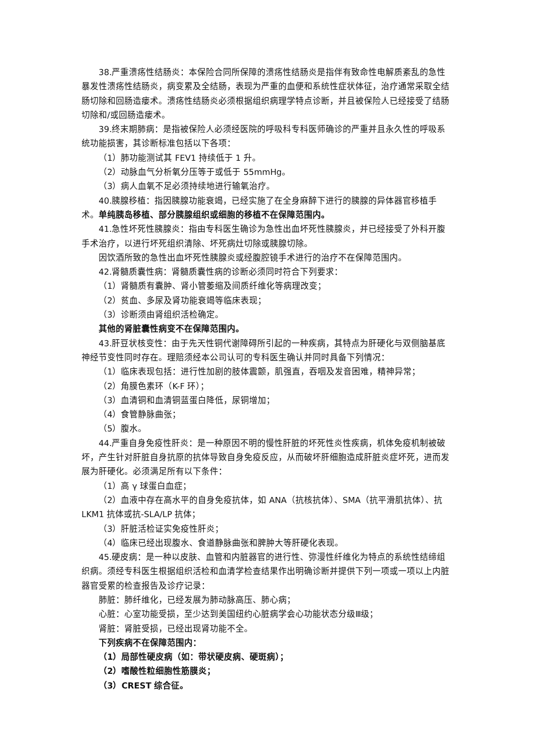38.严重溃疡性结肠炎：本保险合同所保障的溃疡性结肠炎是指伴有致命性电解质紊乱的急性暴发性溃疡性结肠炎，病变累及全结肠，表现为严重的血便和系统性症状体征，治疗通常采取全结肠切除和回肠造瘘术。溃疡性结肠炎必须根据组织病理学特点诊断，并且被保险人已经接受了结肠切除和/或回肠造瘘术。
39.终末期肺病：是指被保险人必须经医院的呼吸科专科医师确诊的严重并且永久性的呼吸系统功能损害，其诊断标准包括以下各项：
（1）肺功能测试其 FEV1 持续低于 1 升。
（2）动脉血气分析氧分压等于或低于 55mmHg。
（3）病人血氧不足必须持续地进行输氧治疗。
40.胰腺移植：指因胰腺功能衰竭，已经实施了在全身麻醉下进行的胰腺的异体器官移植手术。单纯胰岛移植、部分胰腺组织或细胞的移植不在保障范围内。
41.急性坏死性胰腺炎：指由专科医生确诊为急性出血坏死性胰腺炎，并已经接受了外科开腹手术治疗，以进行坏死组织清除、坏死病灶切除或胰腺切除。
因饮酒所致的急性出血坏死性胰腺炎或经腹腔镜手术进行的治疗不在保障范围内。
42.肾髓质囊性病：肾髓质囊性病的诊断必须同时符合下列要求：
（1）肾髓质有囊肿、肾小管萎缩及间质纤维化等病理改变；
（2）贫血、多尿及肾功能衰竭等临床表现；
（3）诊断须由肾组织活检确定。
其他的肾脏囊性病变不在保障范围内。
43.肝豆状核变性：由于先天性铜代谢障碍所引起的一种疾病，其特点为肝硬化与双侧脑基底神经节变性同时存在。理赔须经本公司认可的专科医生确认并同时具备下列情况：
（1）临床表现包括：进行性加剧的肢体震颤，肌强直，吞咽及发音困难，精神异常；
（2）角膜色素环（K-F 环）；
（3）血清铜和血清铜蓝蛋白降低，尿铜增加；
（4）食管静脉曲张；
（5）腹水。
44.严重自身免疫性肝炎：是一种原因不明的慢性肝脏的坏死性炎性疾病，机体免疫机制被破坏，产生针对肝脏自身抗原的抗体导致自身免疫反应，从而破坏肝细胞造成肝脏炎症坏死，进而发展为肝硬化。必须满足所有以下条件：
（1）高 γ 球蛋白血症；
（2）血液中存在高水平的自身免疫抗体，如 ANA（抗核抗体）、SMA（抗平滑肌抗体）、抗 LKM1 抗体或抗-SLA/LP 抗体；
（3）肝脏活检证实免疫性肝炎；
（4）临床已经出现腹水、食道静脉曲张和脾肿大等肝硬化表现。
45.硬皮病：是一种以皮肤、血管和内脏器官的进行性、弥漫性纤维化为特点的系统性结缔组织病。须经专科医生根据组织活检和血清学检查结果作出明确诊断并提供下列一项或一项以上内脏器官受累的检查报告及诊疗记录：
肺脏：肺纤维化，已经发展为肺动脉高压、肺心病；
心脏：心室功能受损，至少达到美国纽约心脏病学会心功能状态分级Ⅲ级；
肾脏：肾脏受损，已经出现肾功能不全。
下列疾病不在保障范围内：
（1）局部性硬皮病（如：带状硬皮病、硬斑病）；
（2）嗜酸性粒细胞性筋膜炎；
（3）CREST 综合征。